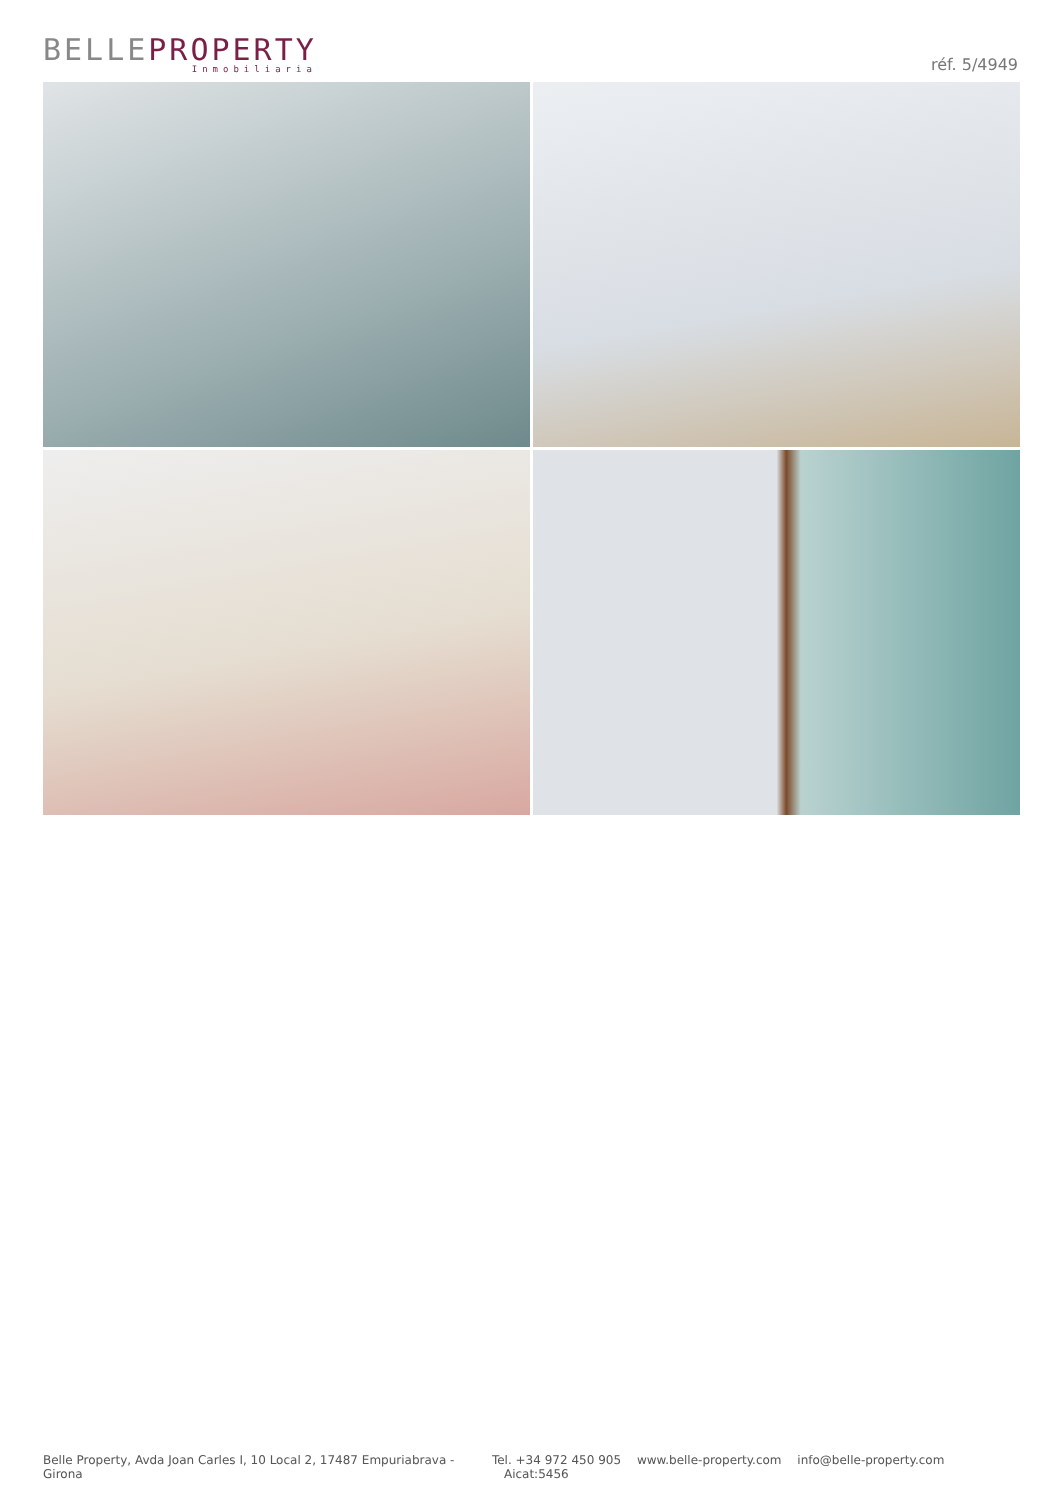BELLEPROPERTY
Inmobiliaria
réf. 5/4949
Belle Property, Avda Joan Carles I, 10 Local 2, 17487 Empuriabrava - Girona
Tel. +34 972 450 905 www.belle-property.com info@belle-property.com Aicat:5456